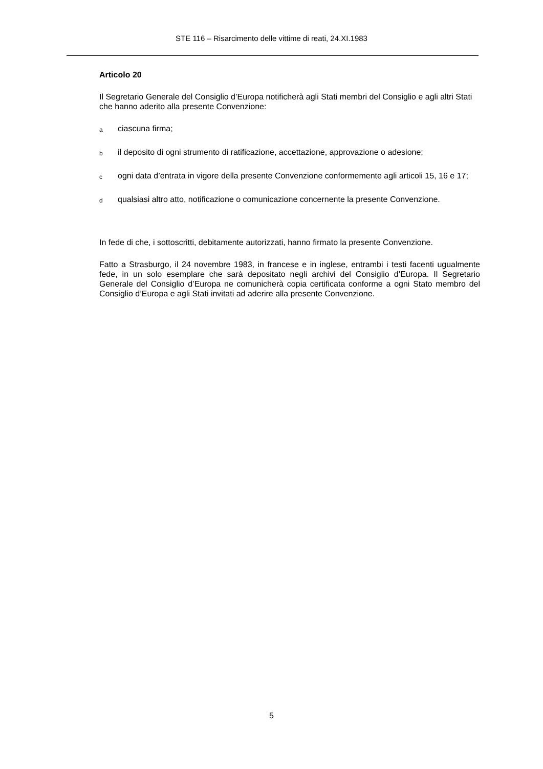STE 116 – Risarcimento delle vittime di reati, 24.XI.1983
Articolo 20
Il Segretario Generale del Consiglio d’Europa notificherà agli Stati membri del Consiglio e agli altri Stati che hanno aderito alla presente Convenzione:
aciascuna firma;
bil deposito di ogni strumento di ratificazione, accettazione, approvazione o adesione;
cogni data d’entrata in vigore della presente Convenzione conformemente agli articoli 15, 16 e 17;
dqualsiasi altro atto, notificazione o comunicazione concernente la presente Convenzione.
In fede di che, i sottoscritti, debitamente autorizzati, hanno firmato la presente Convenzione.
Fatto a Strasburgo, il 24 novembre 1983, in francese e in inglese, entrambi i testi facenti ugualmente fede, in un solo esemplare che sarà depositato negli archivi del Consiglio d’Europa. Il Segretario Generale del Consiglio d’Europa ne comunicherà copia certificata conforme a ogni Stato membro del Consiglio d’Europa e agli Stati invitati ad aderire alla presente Convenzione.
5